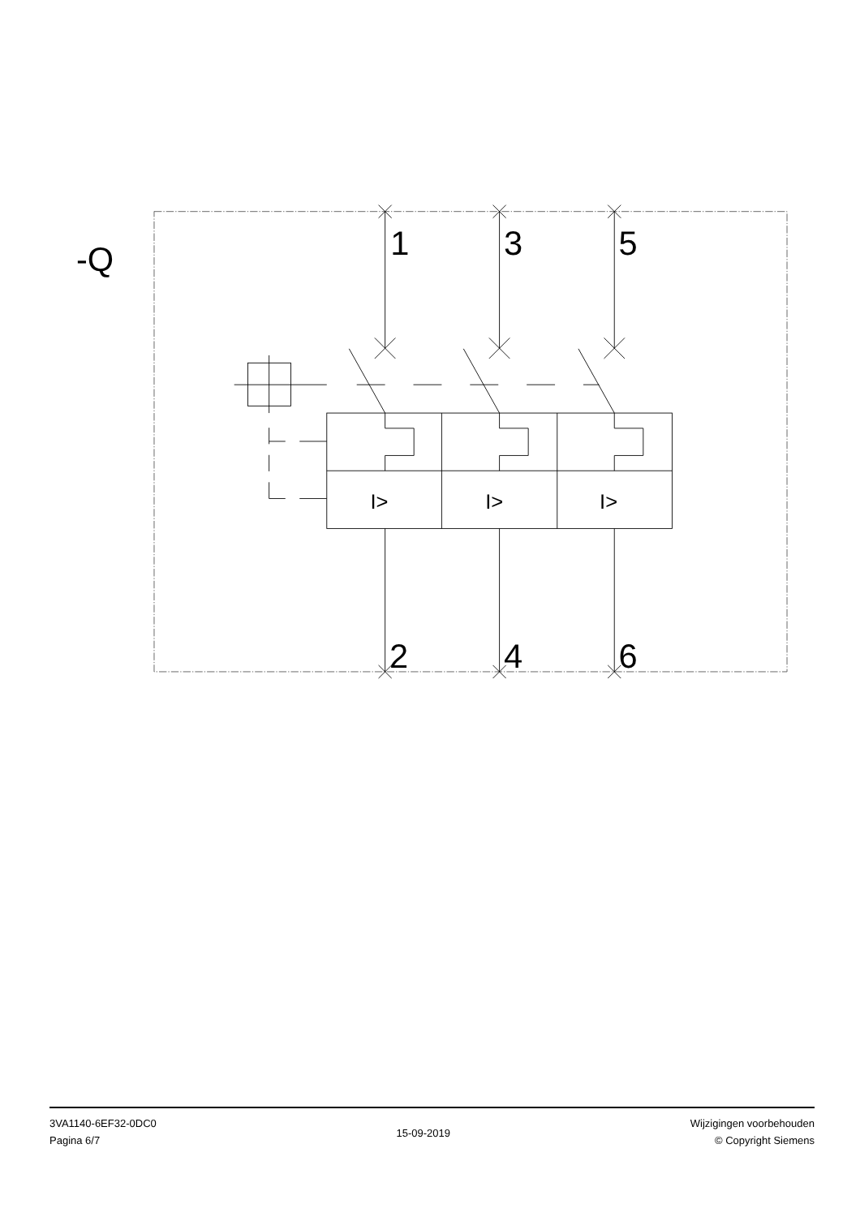-Q
1
3
5
2
4
6
I>
I>
I>
3VA1140-6EF32-0DC0
Pagina 6/7
15-09-2019
Wijzigingen voorbehouden
© Copyright Siemens